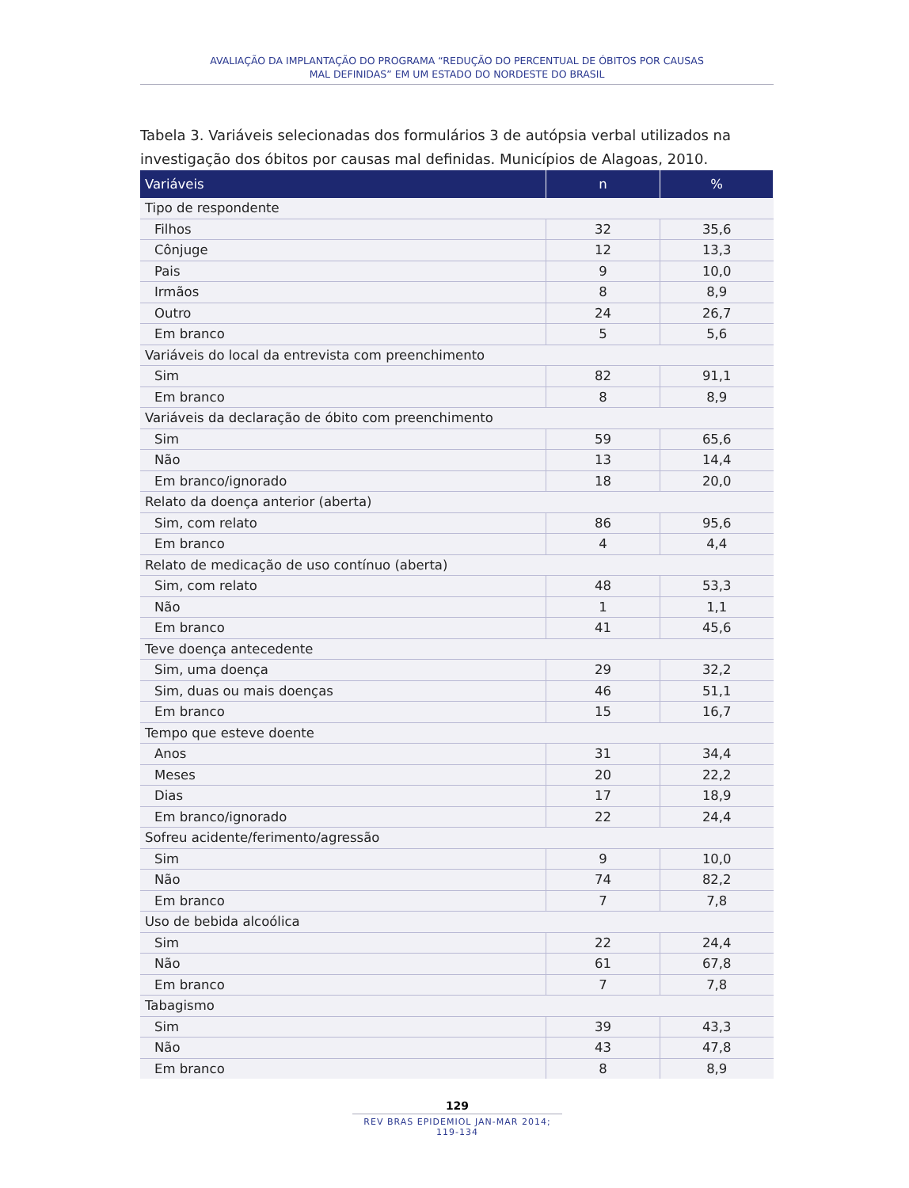AVALIAÇÃO DA IMPLANTAÇÃO DO PROGRAMA “REDUÇÃO DO PERCENTUAL DE ÓBITOS POR CAUSAS
MAL DEFINIDAS” EM UM ESTADO DO NORDESTE DO BRASIL
Tabela 3. Variáveis selecionadas dos formulários 3 de autópsia verbal utilizados na investigação dos óbitos por causas mal definidas. Municípios de Alagoas, 2010.
| Variáveis | n | % |
| --- | --- | --- |
| Tipo de respondente | | |
| Filhos | 32 | 35,6 |
| Cônjuge | 12 | 13,3 |
| Pais | 9 | 10,0 |
| Irmãos | 8 | 8,9 |
| Outro | 24 | 26,7 |
| Em branco | 5 | 5,6 |
| Variáveis do local da entrevista com preenchimento | | |
| Sim | 82 | 91,1 |
| Em branco | 8 | 8,9 |
| Variáveis da declaração de óbito com preenchimento | | |
| Sim | 59 | 65,6 |
| Não | 13 | 14,4 |
| Em branco/ignorado | 18 | 20,0 |
| Relato da doença anterior (aberta) | | |
| Sim, com relato | 86 | 95,6 |
| Em branco | 4 | 4,4 |
| Relato de medicação de uso contínuo (aberta) | | |
| Sim, com relato | 48 | 53,3 |
| Não | 1 | 1,1 |
| Em branco | 41 | 45,6 |
| Teve doença antecedente | | |
| Sim, uma doença | 29 | 32,2 |
| Sim, duas ou mais doenças | 46 | 51,1 |
| Em branco | 15 | 16,7 |
| Tempo que esteve doente | | |
| Anos | 31 | 34,4 |
| Meses | 20 | 22,2 |
| Dias | 17 | 18,9 |
| Em branco/ignorado | 22 | 24,4 |
| Sofreu acidente/ferimento/agressão | | |
| Sim | 9 | 10,0 |
| Não | 74 | 82,2 |
| Em branco | 7 | 7,8 |
| Uso de bebida alcoólica | | |
| Sim | 22 | 24,4 |
| Não | 61 | 67,8 |
| Em branco | 7 | 7,8 |
| Tabagismo | | |
| Sim | 39 | 43,3 |
| Não | 43 | 47,8 |
| Em branco | 8 | 8,9 |
129
REV BRAS EPIDEMIOL JAN-MAR 2014; 119-134